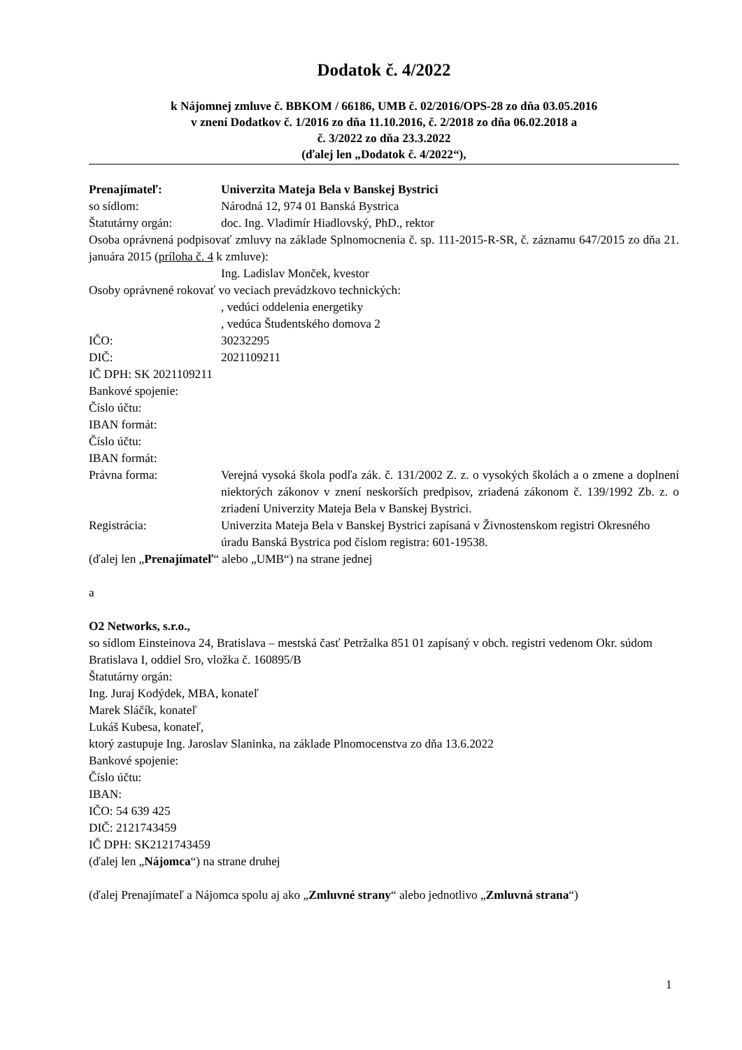Dodatok č. 4/2022
k Nájomnej zmluve č. BBKOM / 66186, UMB č. 02/2016/OPS-28 zo dňa 03.05.2016
v znení Dodatkov č. 1/2016 zo dňa 11.10.2016, č. 2/2018 zo dňa 06.02.2018 a
č. 3/2022 zo dňa 23.3.2022
(ďalej len „Dodatok č. 4/2022“),
Prenajímateľ: Univerzita Mateja Bela v Banskej Bystrici
so sídlom: Národná 12, 974 01 Banská Bystrica
Štatutárny orgán: doc. Ing. Vladimír Hiadlovský, PhD., rektor
Osoba oprávnená podpisovať zmluvy na základe Splnomocnenia č. sp. 111-2015-R-SR, č. záznamu 647/2015 zo dňa 21. januára 2015 (príloha č. 4 k zmluve):
Ing. Ladislav Monček, kvestor
Osoby oprávnené rokovať vo veciach prevádzkovo technických:
, vedúci oddelenia energetiky
, vedúca Študentského domova 2
IČO: 30232295
DIČ: 2021109211
IČ DPH: SK 2021109211
Bankové spojenie:
Číslo účtu:
IBAN formát:
Číslo účtu:
IBAN formát:
Právna forma: Verejná vysoká škola podľa zák. č. 131/2002 Z. z. o vysokých školách a o zmene a doplnení niektorých zákonov v znení neskorších predpisov, zriadená zákonom č. 139/1992 Zb. z. o zriadení Univerzity Mateja Bela v Banskej Bystrici.
Registrácia: Univerzita Mateja Bela v Banskej Bystrici zapísaná v Živnostenskom registri Okresného úradu Banská Bystrica pod číslom registra: 601-19538.
(ďalej len „Prenajímateľ“ alebo „UMB“) na strane jednej
a
O2 Networks, s.r.o.,
so sídlom Einsteinova 24, Bratislava – mestská časť Petržalka 851 01 zapísaný v obch. registri vedenom Okr. súdom Bratislava I, oddiel Sro, vložka č. 160895/B
Štatutárny orgán:
Ing. Juraj Kodýdek, MBA, konateľ
Marek Sláčík, konateľ
Lukáš Kubesa, konateľ,
ktorý zastupuje Ing. Jaroslav Slaninka, na základe Plnomocenstva zo dňa 13.6.2022
Bankové spojenie:
Číslo účtu:
IBAN:
IČO: 54 639 425
DIČ: 2121743459
IČ DPH: SK2121743459
(ďalej len „Nájomca“) na strane druhej
(ďalej Prenajímateľ a Nájomca spolu aj ako „Zmluvné strany“ alebo jednotlivo „Zmluvná strana“)
1